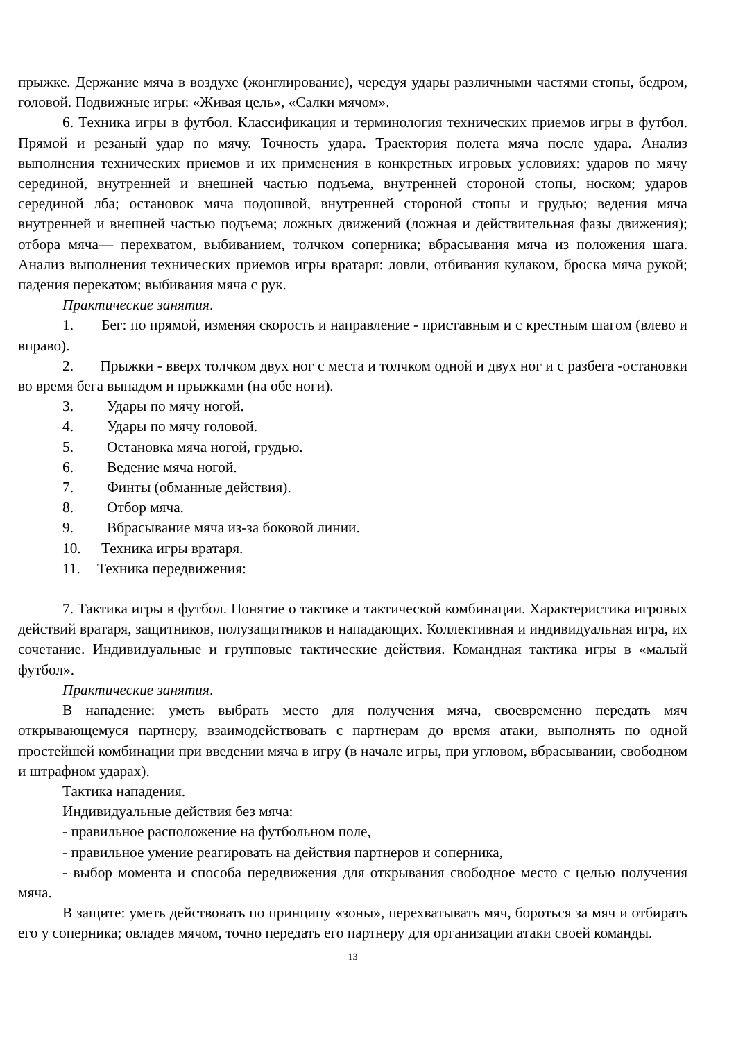прыжке. Держание мяча в воздухе (жонглирование), чередуя удары различными частями стопы, бедром, головой. Подвижные игры: «Живая цель», «Салки мячом».
6. Техника игры в футбол. Классификация и терминология технических приемов игры в футбол. Прямой и резаный удар по мячу. Точность удара. Траектория полета мяча после удара. Анализ выполнения технических приемов и их применения в конкретных игровых условиях: ударов по мячу серединой, внутренней и внешней частью подъема, внутренней стороной стопы, носком; ударов серединой лба; остановок мяча подошвой, внутренней стороной стопы и грудью; ведения мяча внутренней и внешней частью подъема; ложных движений (ложная и действительная фазы движения); отбора мяча— перехватом, выбиванием, толчком соперника; вбрасывания мяча из положения шага. Анализ выполнения технических приемов игры вратаря: ловли, отбивания кулаком, броска мяча рукой; падения перекатом; выбивания мяча с рук.
Практические занятия.
1. Бег: по прямой, изменяя скорость и направление - приставным и с крестным шагом (влево и вправо).
2. Прыжки - вверх толчком двух ног с места и толчком одной и двух ног и с разбега -остановки во время бега выпадом и прыжками (на обе ноги).
3. Удары по мячу ногой.
4. Удары по мячу головой.
5. Остановка мяча ногой, грудью.
6. Ведение мяча ногой.
7. Финты (обманные действия).
8. Отбор мяча.
9. Вбрасывание мяча из-за боковой линии.
10. Техника игры вратаря.
11. Техника передвижения:
7. Тактика игры в футбол. Понятие о тактике и тактической комбинации. Характеристика игровых действий вратаря, защитников, полузащитников и нападающих. Коллективная и индивидуальная игра, их сочетание. Индивидуальные и групповые тактические действия. Командная тактика игры в «малый футбол».
Практические занятия.
В нападение: уметь выбрать место для получения мяча, своевременно передать мяч открывающемуся партнеру, взаимодействовать с партнерам до время атаки, выполнять по одной простейшей комбинации при введении мяча в игру (в начале игры, при угловом, вбрасывании, свободном и штрафном ударах).
Тактика нападения.
Индивидуальные действия без мяча:
- правильное расположение на футбольном поле,
- правильное умение реагировать на действия партнеров и соперника,
- выбор момента и способа передвижения для открывания свободное место с целью получения мяча.
В защите: уметь действовать по принципу «зоны», перехватывать мяч, бороться за мяч и отбирать его у соперника; овладев мячом, точно передать его партнеру для организации атаки своей команды.
13